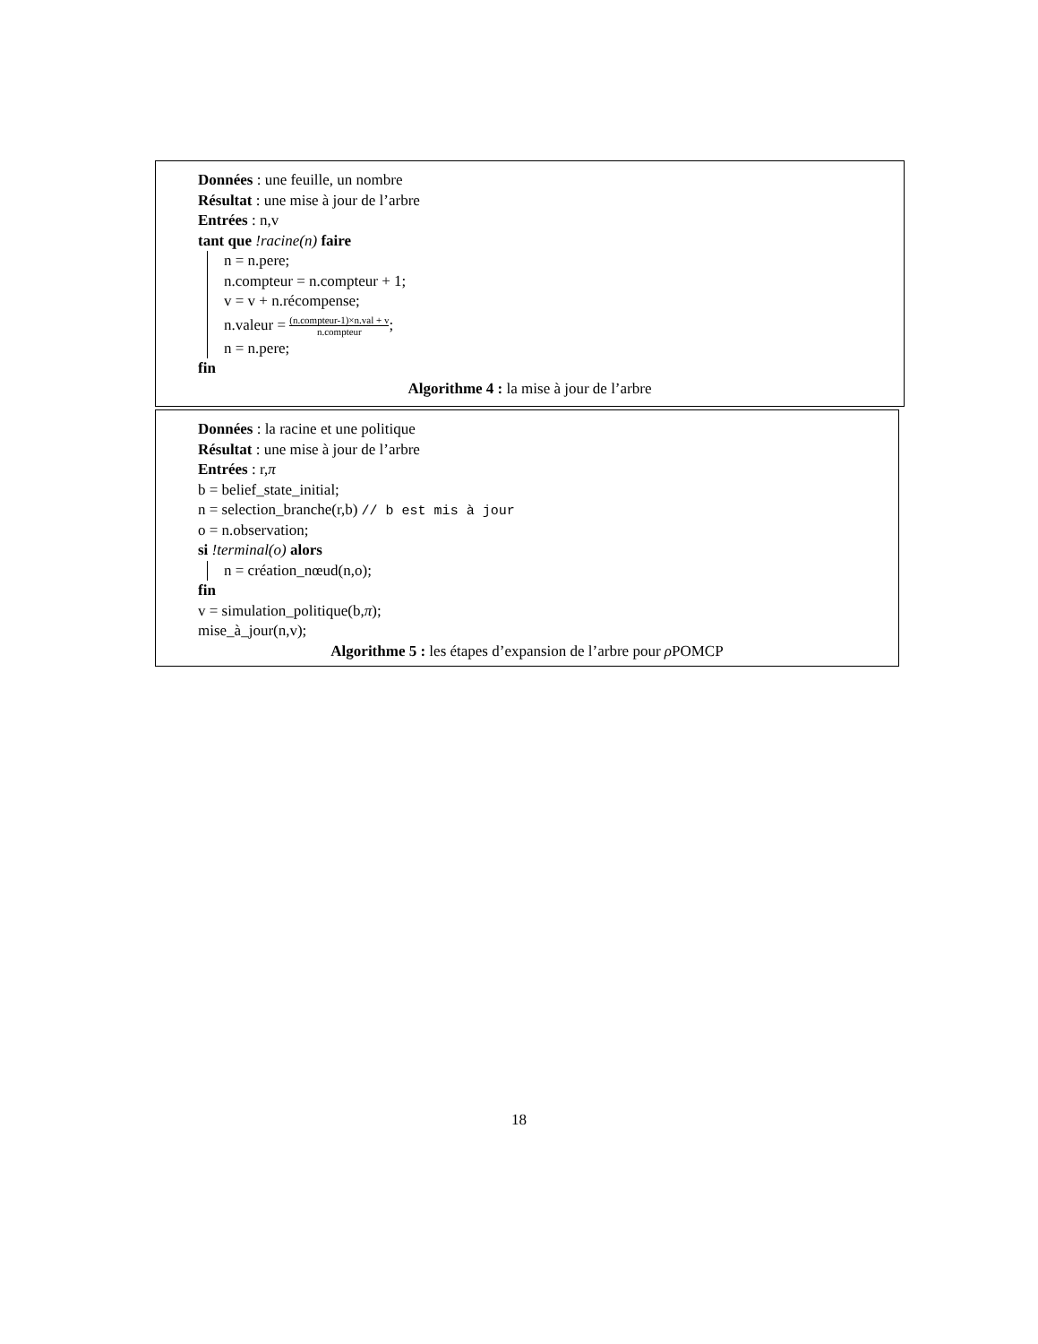Données : une feuille, un nombre
Résultat : une mise à jour de l’arbre
Entrées : n,v
tant que !racine(n) faire
n = n.pere;
n.compteur = n.compteur + 1;
v = v + n.récompense;
n.valeur = (n.compteur-1)×n.val + v n.compteur;
n = n.pere;
fin
Algorithme 4 : la mise à jour de l’arbre
Données : la racine et une politique
Résultat : une mise à jour de l’arbre
Entrées : r,π
b = belief_state_initial;
n = selection_branche(r,b) // b est mis à jour
o = n.observation;
si !terminal(o) alors
n = création_nœud(n,o);
fin
v = simulation_politique(b,π);
mise_à_jour(n,v);
Algorithme 5 : les étapes d’expansion de l’arbre pour ρ POMCP
18